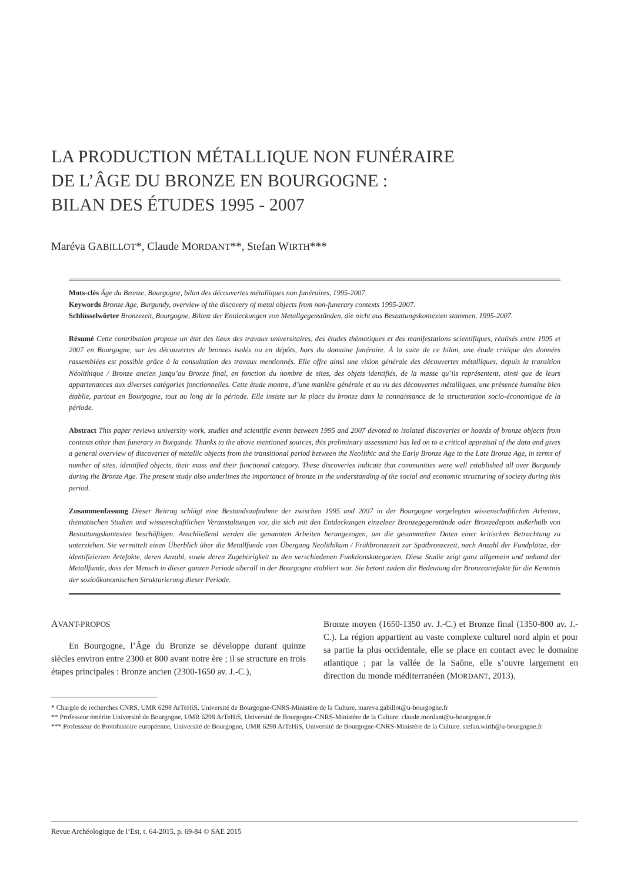LA PRODUCTION MÉTALLIQUE NON FUNÉRAIRE
DE L’ÂGE DU BRONZE EN BOURGOGNE :
BILAN DES ÉTUDES 1995 - 2007
Maréva GABILLOT*, Claude MORDANT**, Stefan WIRTH***
Mots-clés Âge du Bronze, Bourgogne, bilan des découvertes métalliques non funéraires, 1995-2007.
Keywords Bronze Age, Burgundy, overview of the discovery of metal objects from non-funerary contexts 1995-2007.
Schlüsselwörter Bronzezeit, Bourgogne, Bilanz der Entdeckungen von Metallgegenständen, die nicht aus Bestattungskontexten stammen, 1995-2007.
Résumé Cette contribution propose un état des lieux des travaux universitaires, des études thématiques et des manifestations scientifiques, réalisés entre 1995 et 2007 en Bourgogne, sur les découvertes de bronzes isolés ou en dépôts, hors du domaine funéraire. À la suite de ce bilan, une étude critique des données rassemblées est possible grâce à la consultation des travaux mentionnés. Elle offre ainsi une vision générale des découvertes métalliques, depuis la transition Néolithique / Bronze ancien jusqu’au Bronze final, en fonction du nombre de sites, des objets identifiés, de la masse qu’ils représentent, ainsi que de leurs appartenances aux diverses catégories fonctionnelles. Cette étude montre, d’une manière générale et au vu des découvertes métalliques, une présence humaine bien établie, partout en Bourgogne, tout au long de la période. Elle insiste sur la place du bronze dans la connaissance de la structuration socio-économique de la période.
Abstract This paper reviews university work, studies and scientific events between 1995 and 2007 devoted to isolated discoveries or hoards of bronze objects from contexts other than funerary in Burgundy. Thanks to the above mentioned sources, this preliminary assessment has led on to a critical appraisal of the data and gives a general overview of discoveries of metallic objects from the transitional period between the Neolithic and the Early Bronze Age to the Late Bronze Age, in terms of number of sites, identified objects, their mass and their functional category. These discoveries indicate that communities were well established all over Burgundy during the Bronze Age. The present study also underlines the importance of bronze in the understanding of the social and economic structuring of society during this period.
Zusammenfassung Dieser Beitrag schlägt eine Bestandsaufnahme der zwischen 1995 und 2007 in der Bourgogne vorgelegten wissenschaftlichen Arbeiten, thematischen Studien und wissenschaftlichen Veranstaltungen vor, die sich mit den Entdeckungen einzelner Bronzegegenstände oder Bronzedepots außerhalb von Bestattungskontexten beschäftigen. Anschließend werden die genannten Arbeiten herangezogen, um die gesammelten Daten einer kritischen Betrachtung zu unterziehen. Sie vermittelt einen Überblick über die Metallfunde vom Übergang Neolithikum / Frühbronzezeit zur Spätbronzezeit, nach Anzahl der Fundplätze, der identifizierten Artefakte, deren Anzahl, sowie deren Zugehörigkeit zu den verschiedenen Funktionskategorien. Diese Studie zeigt ganz allgemein und anhand der Metallfunde, dass der Mensch in dieser ganzen Periode überall in der Bourgogne etabliert war. Sie betont zudem die Bedeutung der Bronzeartefakte für die Kenntnis der sozioökonomischen Strukturierung dieser Periode.
AVANT-PROPOS
En Bourgogne, l’Âge du Bronze se développe durant quinze siècles environ entre 2300 et 800 avant notre ère ; il se structure en trois étapes principales : Bronze ancien (2300-1650 av. J.-C.),
Bronze moyen (1650-1350 av. J.-C.) et Bronze final (1350-800 av. J.-C.). La région appartient au vaste complexe culturel nord alpin et pour sa partie la plus occidentale, elle se place en contact avec le domaine atlantique ; par la vallée de la Saône, elle s’ouvre largement en direction du monde méditerranéen (MORDANT, 2013).
* Chargée de recherches CNRS, UMR 6298 ArTeHiS, Université de Bourgogne-CNRS-Ministère de la Culture. mareva.gabillot@u-bourgogne.fr
** Professeur émérite Université de Bourgogne, UMR 6298 ArTeHiS, Université de Bourgogne-CNRS-Ministère de la Culture. claude.mordant@u-bourgogne.fr
*** Professeur de Protohistoire européenne, Université de Bourgogne, UMR 6298 ArTeHiS, Université de Bourgogne-CNRS-Ministère de la Culture. stefan.wirth@u-bourgogne.fr
Revue Archéologique de l’Est, t. 64-2015, p. 69-84 © SAE 2015